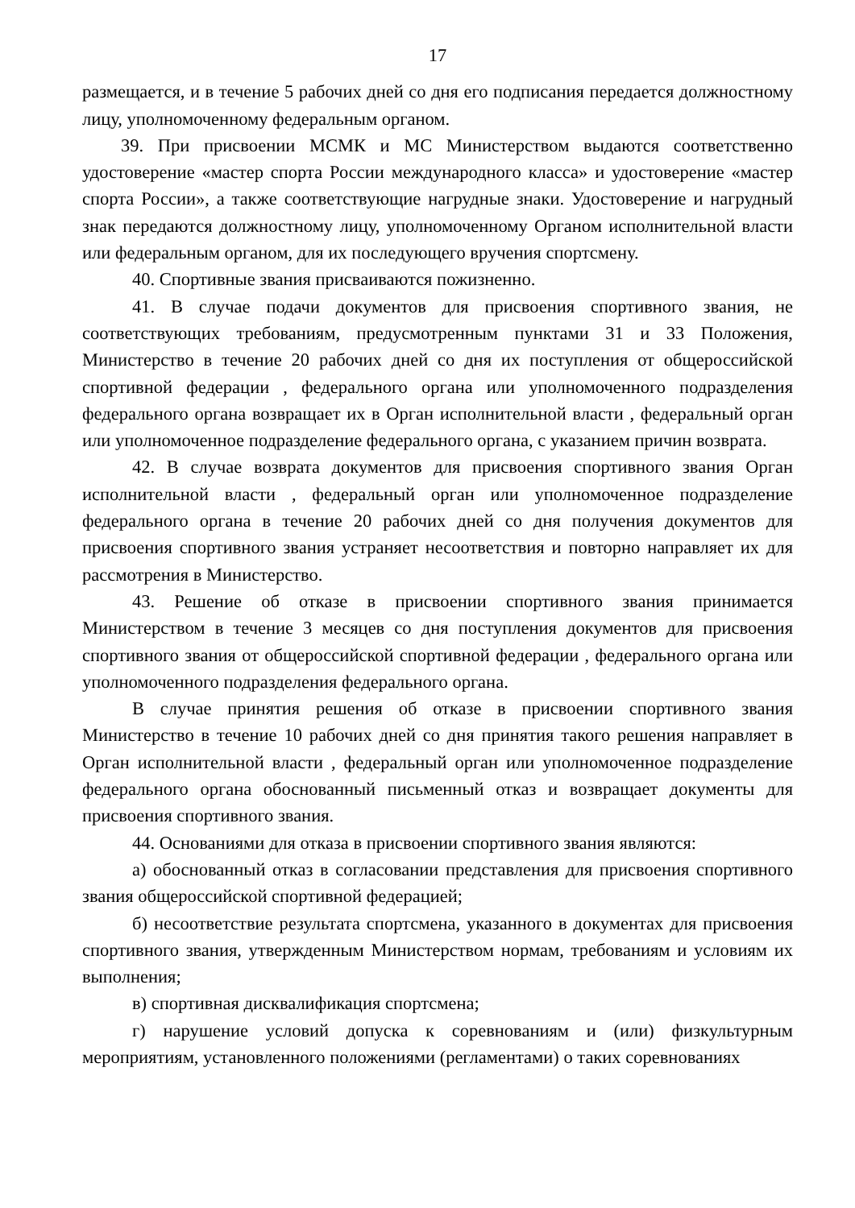17
размещается, и в течение 5 рабочих дней со дня его подписания передается должностному лицу, уполномоченному федеральным органом.
39. При присвоении МСМК и МС Министерством выдаются соответственно удостоверение «мастер спорта России международного класса» и удостоверение «мастер спорта России», а также соответствующие нагрудные знаки. Удостоверение и нагрудный знак передаются должностному лицу, уполномоченному Органом исполнительной власти или федеральным органом, для их последующего вручения спортсмену.
40. Спортивные звания присваиваются пожизненно.
41. В случае подачи документов для присвоения спортивного звания, не соответствующих требованиям, предусмотренным пунктами 31 и 33 Положения, Министерство в течение 20 рабочих дней со дня их поступления от общероссийской спортивной федерации , федерального органа или уполномоченного подразделения федерального органа возвращает их в Орган исполнительной власти , федеральный орган или уполномоченное подразделение федерального органа, с указанием причин возврата.
42. В случае возврата документов для присвоения спортивного звания Орган исполнительной власти , федеральный орган или уполномоченное подразделение федерального органа в течение 20 рабочих дней со дня получения документов для присвоения спортивного звания устраняет несоответствия и повторно направляет их для рассмотрения в Министерство.
43. Решение об отказе в присвоении спортивного звания принимается Министерством в течение 3 месяцев со дня поступления документов для присвоения спортивного звания от общероссийской спортивной федерации , федерального органа или уполномоченного подразделения федерального органа.
В случае принятия решения об отказе в присвоении спортивного звания Министерство в течение 10 рабочих дней со дня принятия такого решения направляет в Орган исполнительной власти , федеральный орган или уполномоченное подразделение федерального органа обоснованный письменный отказ и возвращает документы для присвоения спортивного звания.
44. Основаниями для отказа в присвоении спортивного звания являются:
а) обоснованный отказ в согласовании представления для присвоения спортивного звания общероссийской спортивной федерацией;
б) несоответствие результата спортсмена, указанного в документах для присвоения спортивного звания, утвержденным Министерством нормам, требованиям и условиям их выполнения;
в) спортивная дисквалификация спортсмена;
г) нарушение условий допуска к соревнованиям и (или) физкультурным мероприятиям, установленного положениями (регламентами) о таких соревнованиях